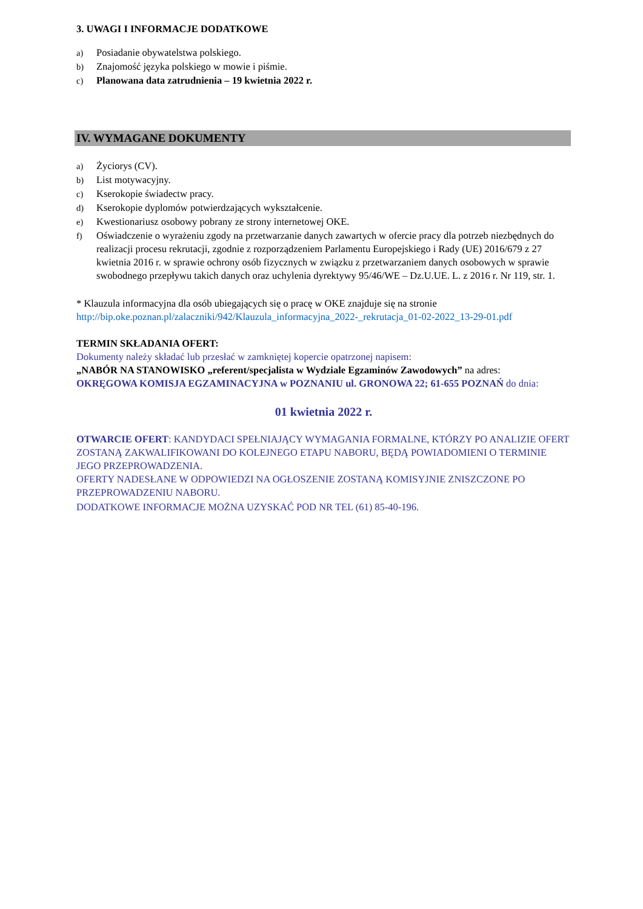3. UWAGI I INFORMACJE DODATKOWE
a) Posiadanie obywatelstwa polskiego.
b) Znajomość języka polskiego w mowie i piśmie.
c) Planowana data zatrudnienia – 19 kwietnia 2022 r.
IV. WYMAGANE DOKUMENTY
a) Życiorys (CV).
b) List motywacyjny.
c) Kserokopie świadectw pracy.
d) Kserokopie dyplomów potwierdzających wykształcenie.
e) Kwestionariusz osobowy pobrany ze strony internetowej OKE.
f) Oświadczenie o wyrażeniu zgody na przetwarzanie danych zawartych w ofercie pracy dla potrzeb niezbędnych do realizacji procesu rekrutacji, zgodnie z rozporządzeniem Parlamentu Europejskiego i Rady (UE) 2016/679 z 27 kwietnia 2016 r. w sprawie ochrony osób fizycznych w związku z przetwarzaniem danych osobowych w sprawie swobodnego przepływu takich danych oraz uchylenia dyrektywy 95/46/WE – Dz.U.UE. L. z 2016 r. Nr 119, str. 1.
* Klauzula informacyjna dla osób ubiegających się o pracę w OKE znajduje się na stronie
http://bip.oke.poznan.pl/zalaczniki/942/Klauzula_informacyjna_2022-_rekrutacja_01-02-2022_13-29-01.pdf
TERMIN SKŁADANIA OFERT:
Dokumenty należy składać lub przesłać w zamkniętej kopercie opatrzonej napisem:
„NABÓR NA STANOWISKO „referent/specjalista w Wydziale Egzaminów Zawodowych” na adres:
OKRĘGOWA KOMISJA EGZAMINACYJNA w POZNANIU ul. GRONOWA 22; 61-655 POZNAŃ do dnia:
01 kwietnia 2022 r.
OTWARCIE OFERT: KANDYDACI SPEŁNIAJĄCY WYMAGANIA FORMALNE, KTÓRZY PO ANALIZIE OFERT ZOSTANĄ ZAKWALIFIKOWANI DO KOLEJNEGO ETAPU NABORU, BĘDĄ POWIADOMIENI O TERMINIE JEGO PRZEPROWADZENIA.
OFERTY NADESŁANE W ODPOWIEDZI NA OGŁOSZENIE ZOSTANĄ KOMISYJNIE ZNISZCZONE PO PRZEPROWADZENIU NABORU.
DODATKOWE INFORMACJE MOŻNA UZYSKAĆ POD NR TEL (61) 85-40-196.